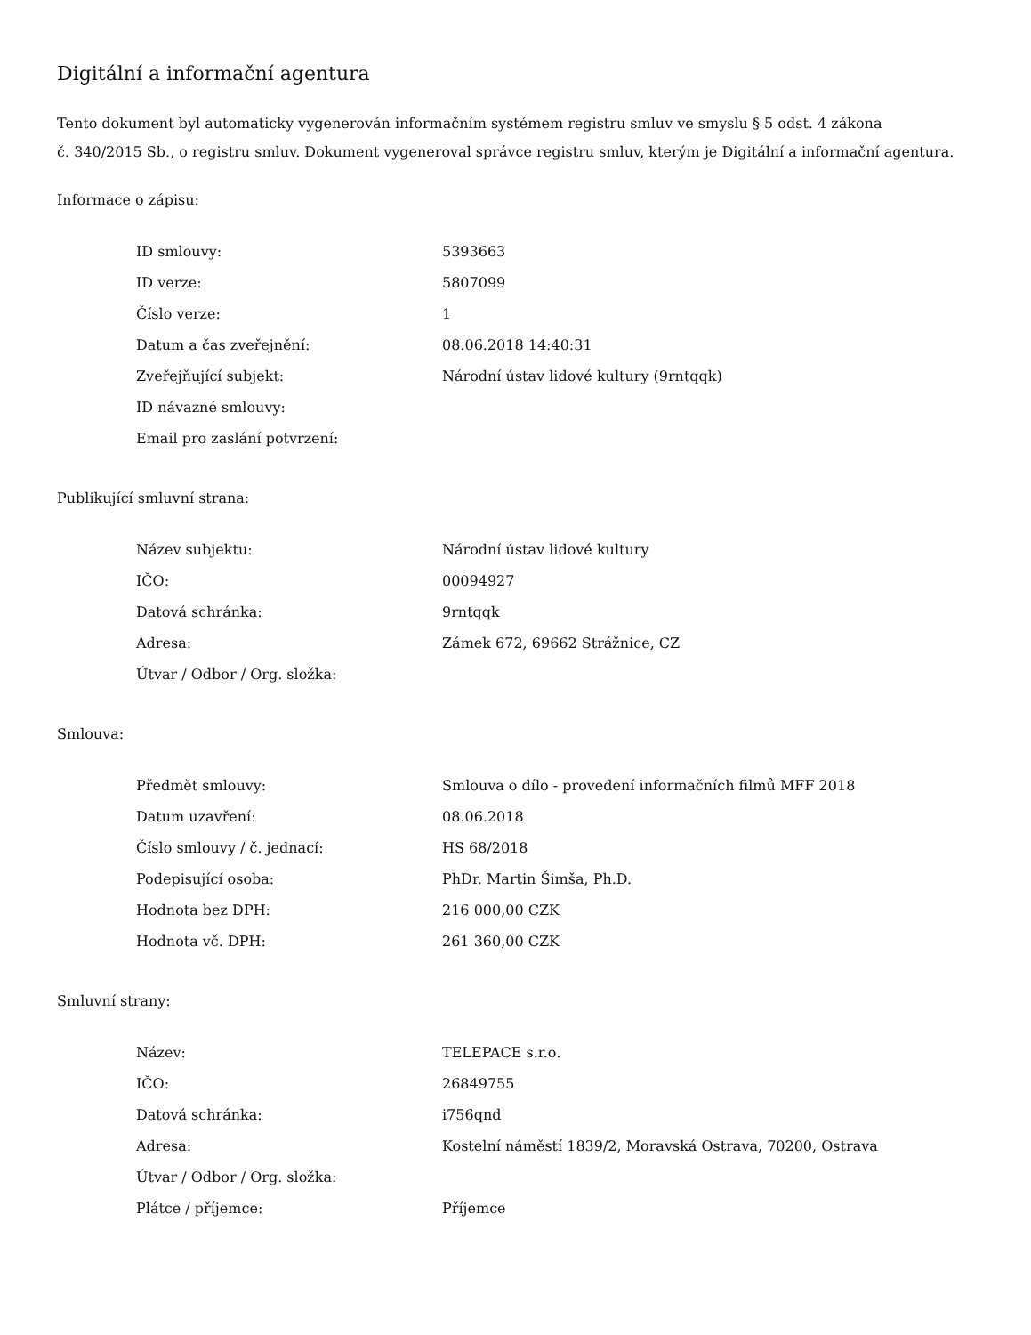Digitální a informační agentura
Tento dokument byl automaticky vygenerován informačním systémem registru smluv ve smyslu § 5 odst. 4 zákona
č. 340/2015 Sb., o registru smluv. Dokument vygeneroval správce registru smluv, kterým je Digitální a informační agentura.
Informace o zápisu:
| ID smlouvy: | 5393663 |
| ID verze: | 5807099 |
| Číslo verze: | 1 |
| Datum a čas zveřejnění: | 08.06.2018 14:40:31 |
| Zveřejňující subjekt: | Národní ústav lidové kultury (9rntqqk) |
| ID návazné smlouvy: | |
| Email pro zaslání potvrzení: | |
Publikující smluvní strana:
| Název subjektu: | Národní ústav lidové kultury |
| IČO: | 00094927 |
| Datová schránka: | 9rntqqk |
| Adresa: | Zámek 672, 69662 Strážnice, CZ |
| Útvar / Odbor / Org. složka: | |
Smlouva:
| Předmět smlouvy: | Smlouva o dílo - provedení informačních filmů MFF 2018 |
| Datum uzavření: | 08.06.2018 |
| Číslo smlouvy / č. jednací: | HS 68/2018 |
| Podepisující osoba: | PhDr. Martin Šimša, Ph.D. |
| Hodnota bez DPH: | 216 000,00 CZK |
| Hodnota vč. DPH: | 261 360,00 CZK |
Smluvní strany:
| Název: | TELEPACE s.r.o. |
| IČO: | 26849755 |
| Datová schránka: | i756qnd |
| Adresa: | Kostelní náměstí 1839/2, Moravská Ostrava, 70200, Ostrava |
| Útvar / Odbor / Org. složka: | |
| Plátce / příjemce: | Příjemce |